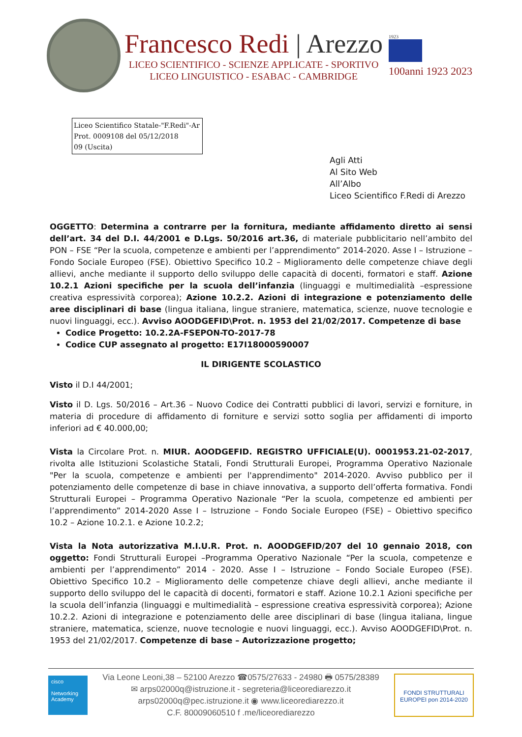Francesco Redi | Arezzo
LICEO SCIENTIFICO - SCIENZE APPLICATE - SPORTIVO
LICEO LINGUISTICO - ESABAC - CAMBRIDGE
1923
100anni 1923 2023
Liceo Scientifico Statale-"F.Redi"-Ar
Prot. 0009108 del 05/12/2018
09 (Uscita)
Agli Atti
Al Sito Web
All’Albo
Liceo Scientifico F.Redi di Arezzo
OGGETTO: Determina a contrarre per la fornitura, mediante affidamento diretto ai sensi dell’art. 34 del D.I. 44/2001 e D.Lgs. 50/2016 art.36, di materiale pubblicitario nell’ambito del PON – FSE “Per la scuola, competenze e ambienti per l’apprendimento” 2014-2020. Asse I – Istruzione – Fondo Sociale Europeo (FSE). Obiettivo Specifico 10.2 – Miglioramento delle competenze chiave degli allievi, anche mediante il supporto dello sviluppo delle capacità di docenti, formatori e staff. Azione 10.2.1 Azioni specifiche per la scuola dell’infanzia (linguaggi e multimedialità –espressione creativa espressività corporea); Azione 10.2.2. Azioni di integrazione e potenziamento delle aree disciplinari di base (lingua italiana, lingue straniere, matematica, scienze, nuove tecnologie e nuovi linguaggi, ecc.). Avviso AOODGEFID\Prot. n. 1953 del 21/02/2017. Competenze di base
Codice Progetto: 10.2.2A-FSEPON-TO-2017-78
Codice CUP assegnato al progetto: E17I18000590007
IL DIRIGENTE SCOLASTICO
Visto il D.I 44/2001;
Visto il D. Lgs. 50/2016 – Art.36 – Nuovo Codice dei Contratti pubblici di lavori, servizi e forniture, in materia di procedure di affidamento di forniture e servizi sotto soglia per affidamenti di importo inferiori ad € 40.000,00;
Vista la Circolare Prot. n. MIUR. AOODGEFID. REGISTRO UFFICIALE(U). 0001953.21-02-2017, rivolta alle Istituzioni Scolastiche Statali, Fondi Strutturali Europei, Programma Operativo Nazionale "Per la scuola, competenze e ambienti per l'apprendimento" 2014-2020. Avviso pubblico per il potenziamento delle competenze di base in chiave innovativa, a supporto dell’offerta formativa. Fondi Strutturali Europei – Programma Operativo Nazionale “Per la scuola, competenze ed ambienti per l’apprendimento” 2014-2020 Asse I – Istruzione – Fondo Sociale Europeo (FSE) – Obiettivo specifico 10.2 – Azione 10.2.1. e Azione 10.2.2;
Vista la Nota autorizzativa M.I.U.R. Prot. n. AOODGEFID/207 del 10 gennaio 2018, con oggetto: Fondi Strutturali Europei –Programma Operativo Nazionale “Per la scuola, competenze e ambienti per l’apprendimento” 2014 - 2020. Asse I – Istruzione – Fondo Sociale Europeo (FSE). Obiettivo Specifico 10.2 – Miglioramento delle competenze chiave degli allievi, anche mediante il supporto dello sviluppo del le capacità di docenti, formatori e staff. Azione 10.2.1 Azioni specifiche per la scuola dell’infanzia (linguaggi e multimedialità – espressione creativa espressività corporea); Azione 10.2.2. Azioni di integrazione e potenziamento delle aree disciplinari di base (lingua italiana, lingue straniere, matematica, scienze, nuove tecnologie e nuovi linguaggi, ecc.). Avviso AOODGEFID\Prot. n. 1953 del 21/02/2017. Competenze di base – Autorizzazione progetto;
cisco
Networking Academy
Via Leone Leoni,38 – 52100 Arezzo ☎0575/27633 - 24980 🖶 0575/28389
✉ arps02000q@istruzione.it - segreteria@liceorediarezzo.it
arps02000q@pec.istruzione.it ◉ www.liceorediarezzo.it
C.F. 80009060510 f .me/liceorediarezzo
FONDI STRUTTURALI EUROPEI pon 2014-2020